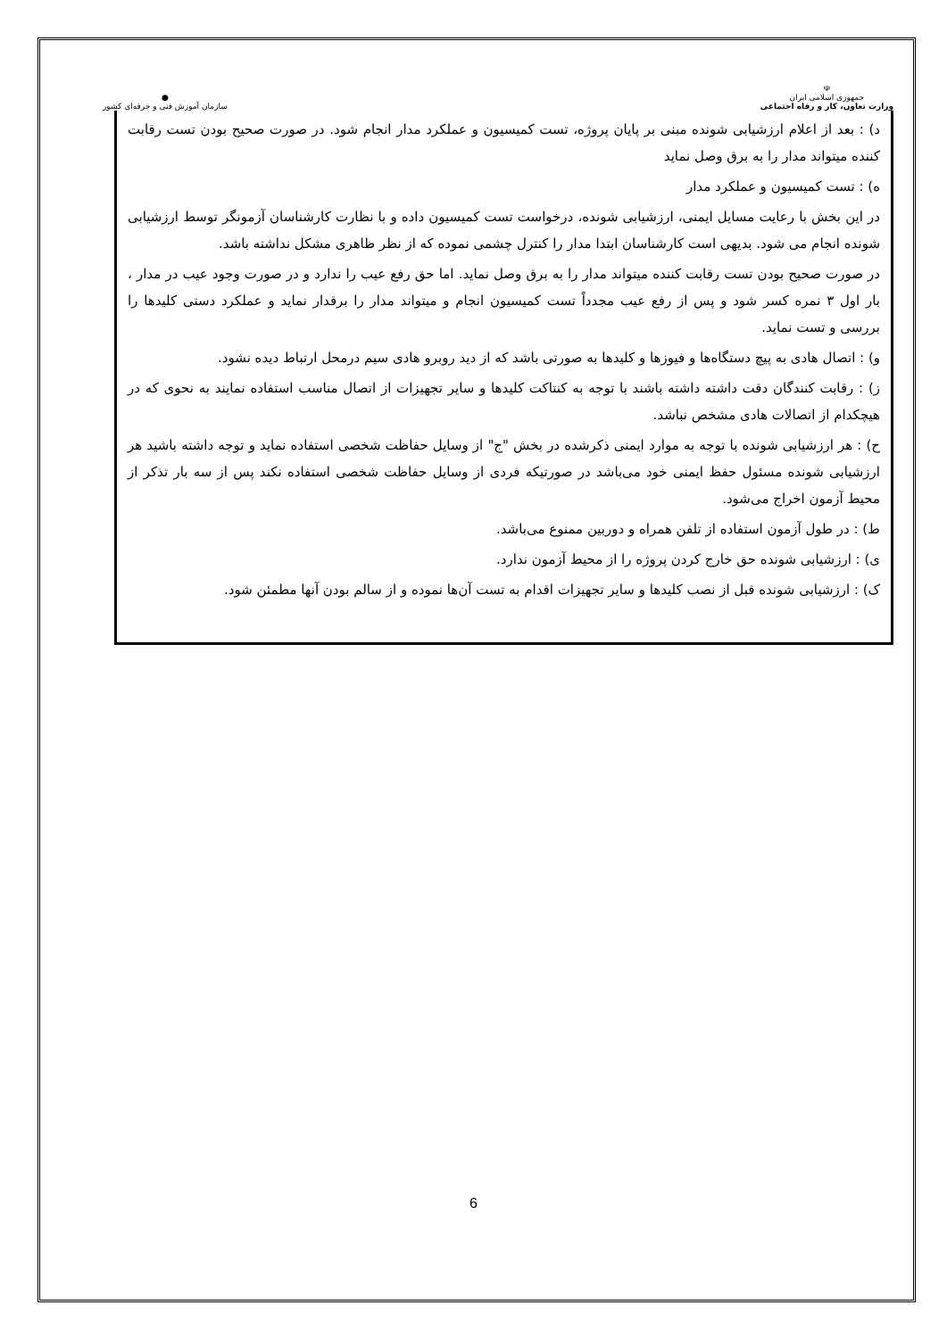●
سازمان آموزش فنی و حرفه‌ای کشور
☫
جمهوری اسلامی ایران
وزارت تعاون، کار و رفاه اجتماعی
د) : بعد از اعلام ارزشیابی شونده مبنی بر پایان پروژه، تست کمیسیون و عملکرد مدار انجام شود. در صورت صحیح بودن تست رقابت کننده میتواند مدار را به برق وصل نماید
ه) : تست کمیسیون و عملکرد مدار
در این بخش با رعایت مسایل ایمنی، ارزشیابی شونده، درخواست تست کمیسیون داده و با نظارت کارشناسان آزمونگر توسط ارزشیابی شونده انجام می شود. بدیهی است کارشناسان ابتدا مدار را کنترل چشمی نموده که از نظر ظاهری مشکل نداشته باشد.
در صورت صحیح بودن تست رقابت کننده میتواند مدار را به برق وصل نماید. اما حق رفع عیب را ندارد و در صورت وجود عیب در مدار ، بار اول ۳ نمره کسر شود و پس از رفع عیب مجدداً تست کمیسیون انجام و میتواند مدار را برقدار نماید و عملکرد دستی کلیدها را بررسی و تست نماید.
و) : اتصال هادی به پیچ دستگاه‌ها و فیوزها و کلیدها به صورتی باشد که از دید روبرو هادی سیم درمحل ارتباط دیده نشود.
ز) : رقابت کنندگان دقت داشته داشته باشند با توجه به کنتاکت کلیدها و سایر تجهیزات از اتصال مناسب استفاده نمایند به نحوی که در هیچکدام از اتصالات هادی مشخص نباشد.
ح) : هر ارزشیابی شونده با توجه به موارد ایمنی ذکرشده در بخش "ج" از وسایل حفاظت شخصی استفاده نماید و توجه داشته باشید هر ارزشیابی شونده مسئول حفظ ایمنی خود می‌باشد در صورتیکه فردی از وسایل حفاظت شخصی استفاده نکند پس از سه بار تذکر از محیط آزمون اخراج می‌شود.
ط) : در طول آزمون استفاده از تلفن همراه و دوربین ممنوع می‌باشد.
ی) : ارزشیابی شونده حق خارج کردن پروژه را از محیط آزمون ندارد.
ک) : ارزشیابی شونده قبل از نصب کلیدها و سایر تجهیزات اقدام به تست آن‌ها نموده و از سالم بودن آنها مطمئن شود.
6